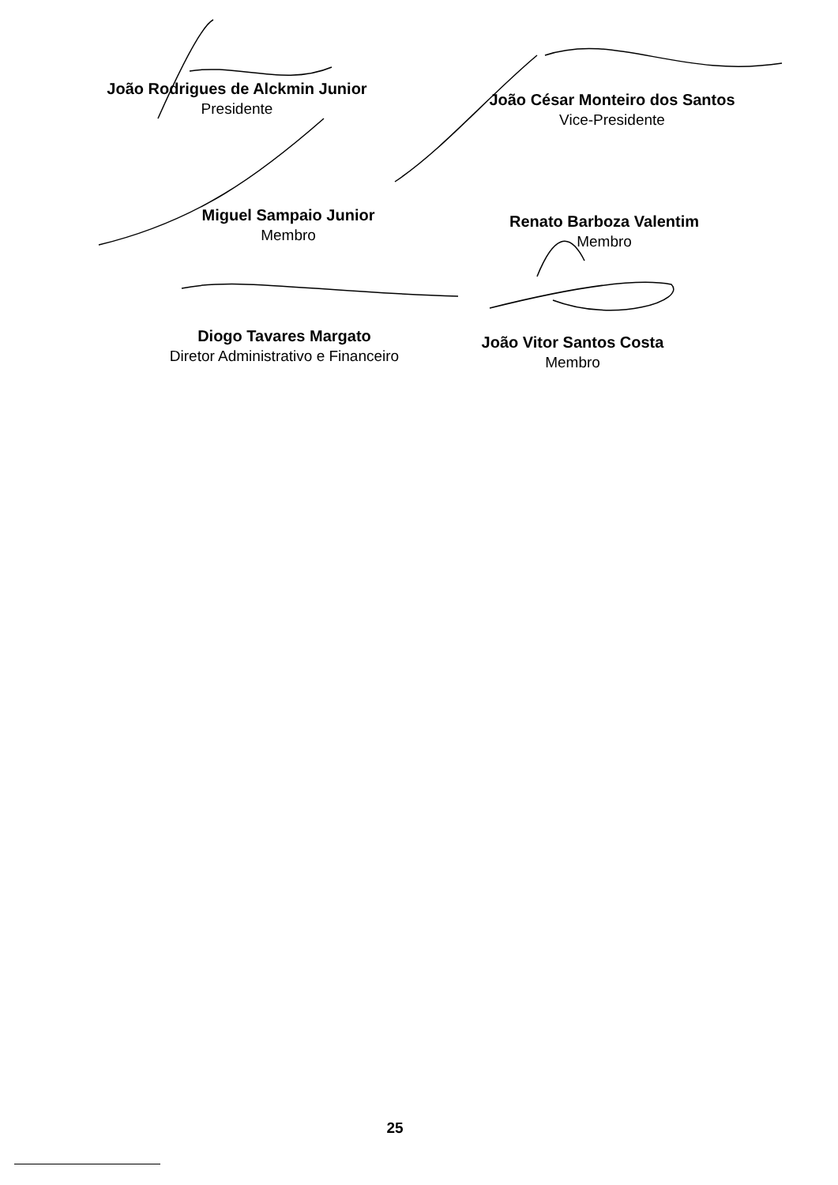João Rodrigues de Alckmin Junior
Presidente
João César Monteiro dos Santos
Vice-Presidente
Miguel Sampaio Junior
Membro
Renato Barboza Valentim
Membro
Diogo Tavares Margato
Diretor Administrativo e Financeiro
João Vitor Santos Costa
Membro
25